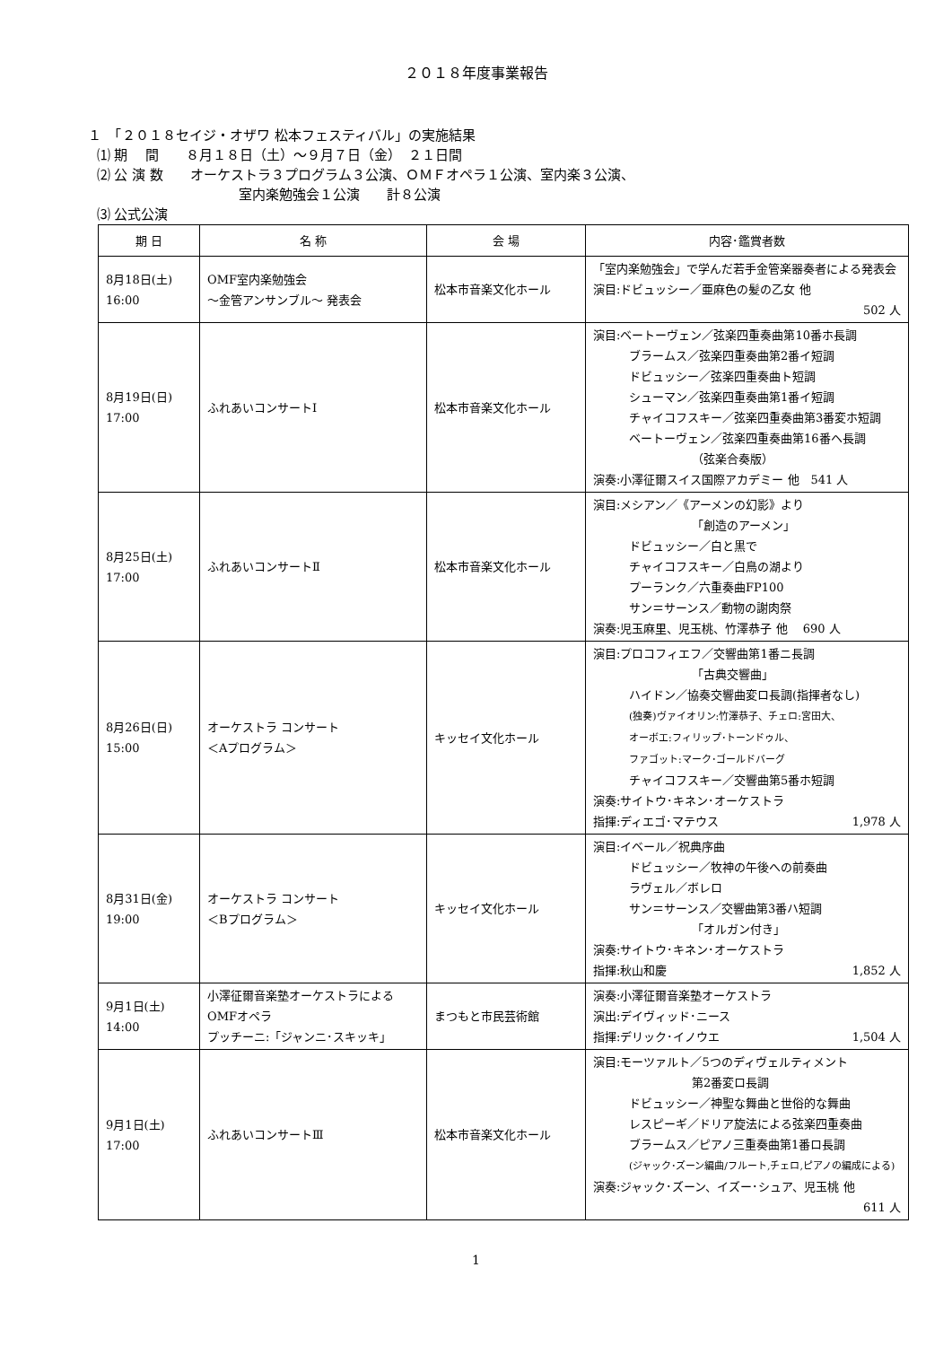２０１８年度事業報告
１　「２０１８セイジ・オザワ 松本フェスティバル」の実施結果
⑴ 期　 間　　８月１８日（土）～９月７日（金）　２１日間
⑵ 公 演 数　　オーケストラ３プログラム３公演、ＯＭＦオペラ１公演、室内楽３公演、
室内楽勉強会１公演　　計８公演
⑶ 公式公演
| 期 日 | 名 称 | 会 場 | 内容･鑑賞者数 |
| --- | --- | --- | --- |
| 8月18日(土) 16:00 | OMF室内楽勉強会 ～金管アンサンブル～ 発表会 | 松本市音楽文化ホール | 「室内楽勉強会」で学んだ若手金管楽器奏者による発表会 演目:ドビュッシー／亜麻色の髪の乙女 他 502 人 |
| 8月19日(日) 17:00 | ふれあいコンサートⅠ | 松本市音楽文化ホール | 演目:ベートーヴェン／弦楽四重奏曲第10番ホ長調 ブラームス／弦楽四重奏曲第2番イ短調 ドビュッシー／弦楽四重奏曲ト短調 シューマン／弦楽四重奏曲第1番イ短調 チャイコフスキー／弦楽四重奏曲第3番変ホ短調 ベートーヴェン／弦楽四重奏曲第16番ヘ長調 （弦楽合奏版） 演奏:小澤征爾スイス国際アカデミー 他 541 人 |
| 8月25日(土) 17:00 | ふれあいコンサートⅡ | 松本市音楽文化ホール | 演目:メシアン／《アーメンの幻影》より 「創造のアーメン」 ドビュッシー／白と黒で チャイコフスキー／白鳥の湖より プーランク／六重奏曲FP100 サン＝サーンス／動物の謝肉祭 演奏:児玉麻里、児玉桃、竹澤恭子 他 690 人 |
| 8月26日(日) 15:00 | オーケストラ コンサート ＜Aプログラム＞ | キッセイ文化ホール | 演目:プロコフィエフ／交響曲第1番ニ長調 「古典交響曲」 ハイドン／協奏交響曲変ロ長調(指揮者なし) (独奏)ヴァイオリン:竹澤恭子、チェロ:宮田大、 オーボエ:フィリップ･トーンドゥル、 ファゴット:マーク･ゴールドバーグ チャイコフスキー／交響曲第5番ホ短調 演奏:サイトウ･キネン･オーケストラ 指揮:ディエゴ･マテウス 1,978 人 |
| 8月31日(金) 19:00 | オーケストラ コンサート ＜Bプログラム＞ | キッセイ文化ホール | 演目:イベール／祝典序曲 ドビュッシー／牧神の午後への前奏曲 ラヴェル／ボレロ サン＝サーンス／交響曲第3番ハ短調 「オルガン付き」 演奏:サイトウ･キネン･オーケストラ 指揮:秋山和慶 1,852 人 |
| 9月1日(土) 14:00 | 小澤征爾音楽塾オーケストラによる OMFオペラ プッチーニ:「ジャンニ･スキッキ」 | まつもと市民芸術館 | 演奏:小澤征爾音楽塾オーケストラ 演出:デイヴィッド･ニース 指揮:デリック･イノウエ 1,504 人 |
| 9月1日(土) 17:00 | ふれあいコンサートⅢ | 松本市音楽文化ホール | 演目:モーツァルト／5つのディヴェルティメント 第2番変ロ長調 ドビュッシー／神聖な舞曲と世俗的な舞曲 レスピーギ／ドリア旋法による弦楽四重奏曲 ブラームス／ピアノ三重奏曲第1番ロ長調 (ジャック･ズーン編曲/フルート,チェロ,ピアノの編成による) 演奏:ジャック･ズーン、イズー･シュア、児玉桃 他 611 人 |
1